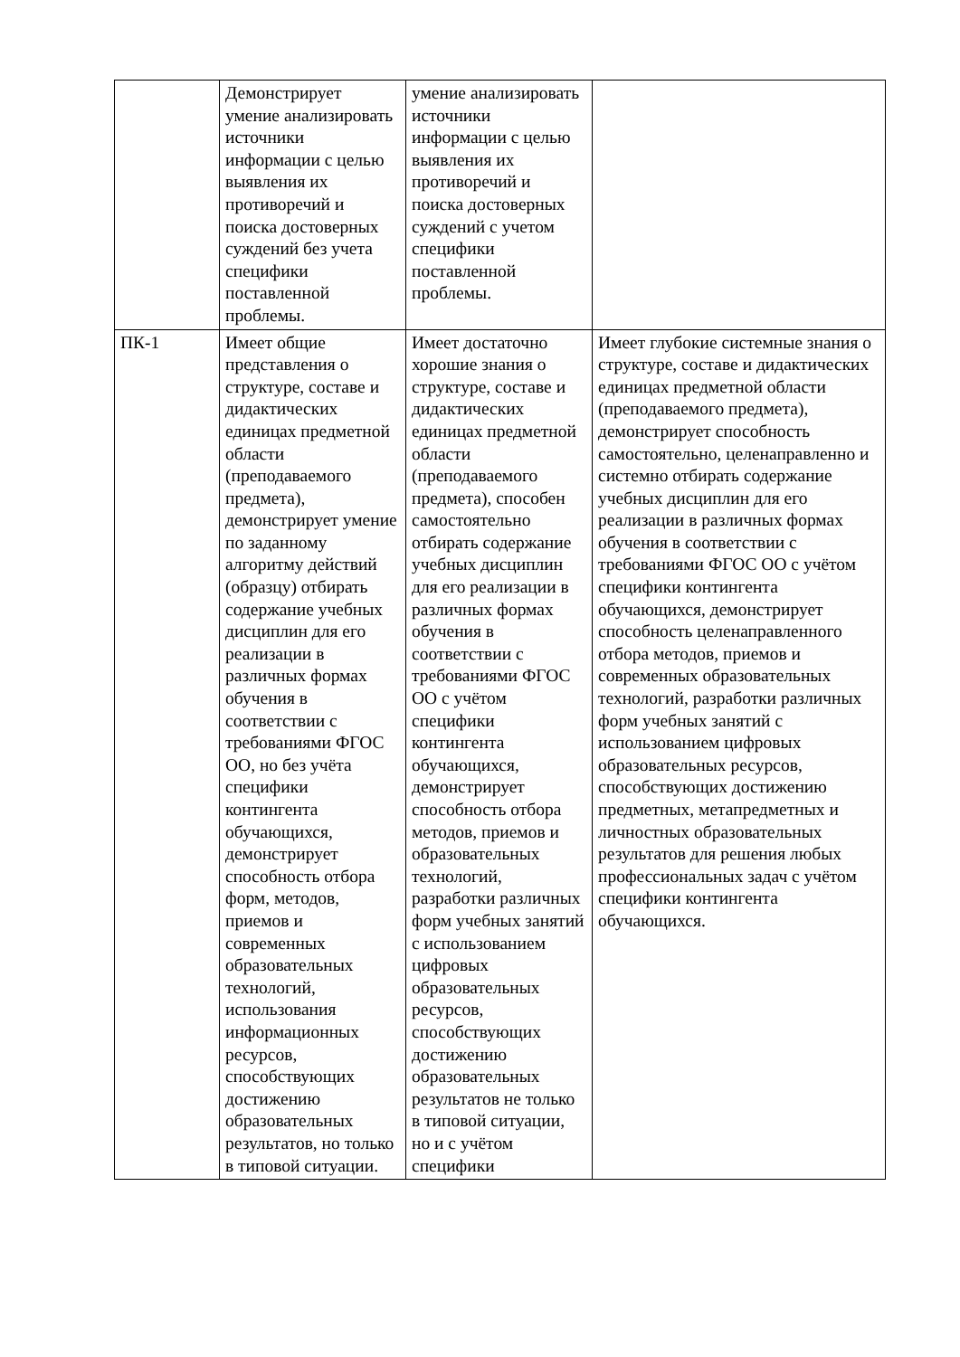| | Демонстрирует умение анализировать источники информации с целью выявления их противоречий и поиска достоверных суждений без учета специфики поставленной проблемы. | умение анализировать источники информации с целью выявления их противоречий и поиска достоверных суждений с учетом специфики поставленной проблемы. | |
| ПК-1 | Имеет общие представления о структуре, составе и дидактических единицах предметной области (преподаваемого предмета), демонстрирует умение по заданному алгоритму действий (образцу) отбирать содержание учебных дисциплин для его реализации в различных формах обучения в соответствии с требованиями ФГОС ОО, но без учёта специфики контингента обучающихся, демонстрирует способность отбора форм, методов, приемов и современных образовательных технологий, использования информационных ресурсов, способствующих достижению образовательных результатов, но только в типовой ситуации. | Имеет достаточно хорошие знания о структуре, составе и дидактических единицах предметной области (преподаваемого предмета), способен самостоятельно отбирать содержание учебных дисциплин для его реализации в различных формах обучения в соответствии с требованиями ФГОС ОО с учётом специфики контингента обучающихся, демонстрирует способность отбора методов, приемов и образовательных технологий, разработки различных форм учебных занятий с использованием цифровых образовательных ресурсов, способствующих достижению образовательных результатов не только в типовой ситуации, но и с учётом специфики | Имеет глубокие системные знания о структуре, составе и дидактических единицах предметной области (преподаваемого предмета), демонстрирует способность самостоятельно, целенаправленно и системно отбирать содержание учебных дисциплин для его реализации в различных формах обучения в соответствии с требованиями ФГОС ОО с учётом специфики контингента обучающихся, демонстрирует способность целенаправленного отбора методов, приемов и современных образовательных технологий, разработки различных форм учебных занятий с использованием цифровых образовательных ресурсов, способствующих достижению предметных, метапредметных и личностных образовательных результатов для решения любых профессиональных задач с учётом специфики контингента обучающихся. |